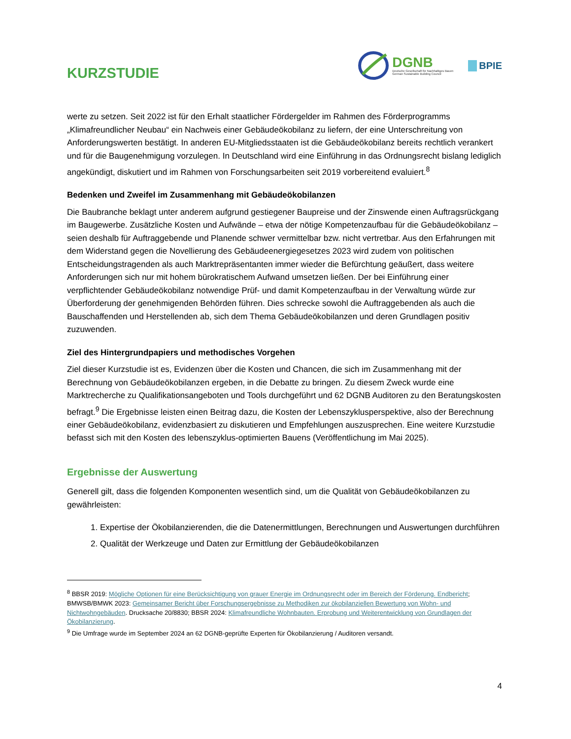KURZSTUDIE
DGNB
Deutsche Gesellschaft für Nachhaltiges Bauen
German Sustainable Building Council
BPIE
werte zu setzen. Seit 2022 ist für den Erhalt staatlicher Fördergelder im Rahmen des Förderprogramms „Klimafreundlicher Neubau“ ein Nachweis einer Gebäudeökobilanz zu liefern, der eine Unterschreitung von Anforderungswerten bestätigt. In anderen EU-Mitgliedsstaaten ist die Gebäudeökobilanz bereits rechtlich verankert und für die Baugenehmigung vorzulegen. In Deutschland wird eine Einführung in das Ordnungsrecht bislang lediglich angekündigt, diskutiert und im Rahmen von Forschungsarbeiten seit 2019 vorbereitend evaluiert.<sup>8</sup>
Bedenken und Zweifel im Zusammenhang mit Gebäudeökobilanzen
Die Baubranche beklagt unter anderem aufgrund gestiegener Baupreise und der Zinswende einen Auftragsrückgang im Baugewerbe. Zusätzliche Kosten und Aufwände – etwa der nötige Kompetenzaufbau für die Gebäudeökobilanz – seien deshalb für Auftraggebende und Planende schwer vermittelbar bzw. nicht vertretbar. Aus den Erfahrungen mit dem Widerstand gegen die Novellierung des Gebäudeenergiegesetzes 2023 wird zudem von politischen Entscheidungstragenden als auch Marktrepräsentanten immer wieder die Befürchtung geäußert, dass weitere Anforderungen sich nur mit hohem bürokratischem Aufwand umsetzen ließen. Der bei Einführung einer verpflichtender Gebäudeökobilanz notwendige Prüf- und damit Kompetenzaufbau in der Verwaltung würde zur Überforderung der genehmigenden Behörden führen. Dies schrecke sowohl die Auftraggebenden als auch die Bauschaffenden und Herstellenden ab, sich dem Thema Gebäudeökobilanzen und deren Grundlagen positiv zuzuwenden.
Ziel des Hintergrundpapiers und methodisches Vorgehen
Ziel dieser Kurzstudie ist es, Evidenzen über die Kosten und Chancen, die sich im Zusammenhang mit der Berechnung von Gebäudeökobilanzen ergeben, in die Debatte zu bringen. Zu diesem Zweck wurde eine Marktrecherche zu Qualifikationsangeboten und Tools durchgeführt und 62 DGNB Auditoren zu den Beratungskosten befragt.<sup>9</sup> Die Ergebnisse leisten einen Beitrag dazu, die Kosten der Lebenszyklusperspektive, also der Berechnung einer Gebäudeökobilanz, evidenzbasiert zu diskutieren und Empfehlungen auszusprechen. Eine weitere Kurzstudie befasst sich mit den Kosten des lebenszyklus-optimierten Bauens (Veröffentlichung im Mai 2025).
Ergebnisse der Auswertung
Generell gilt, dass die folgenden Komponenten wesentlich sind, um die Qualität von Gebäudeökobilanzen zu gewährleisten:
1. Expertise der Ökobilanzierenden, die die Datenermittlungen, Berechnungen und Auswertungen durchführen
2. Qualität der Werkzeuge und Daten zur Ermittlung der Gebäudeökobilanzen
<sup>8</sup> BBSR 2019: Mögliche Optionen für eine Berücksichtigung von grauer Energie im Ordnungsrecht oder im Bereich der Förderung. Endbericht; BMWSB/BMWK 2023: Gemeinsamer Bericht über Forschungsergebnisse zu Methodiken zur ökobilanziellen Bewertung von Wohn- und Nichtwohngebäuden. Drucksache 20/8830; BBSR 2024: Klimafreundliche Wohnbauten. Erprobung und Weiterentwicklung von Grundlagen der Ökobilanzierung.
<sup>9</sup> Die Umfrage wurde im September 2024 an 62 DGNB-geprüfte Experten für Ökobilanzierung / Auditoren versandt.
4